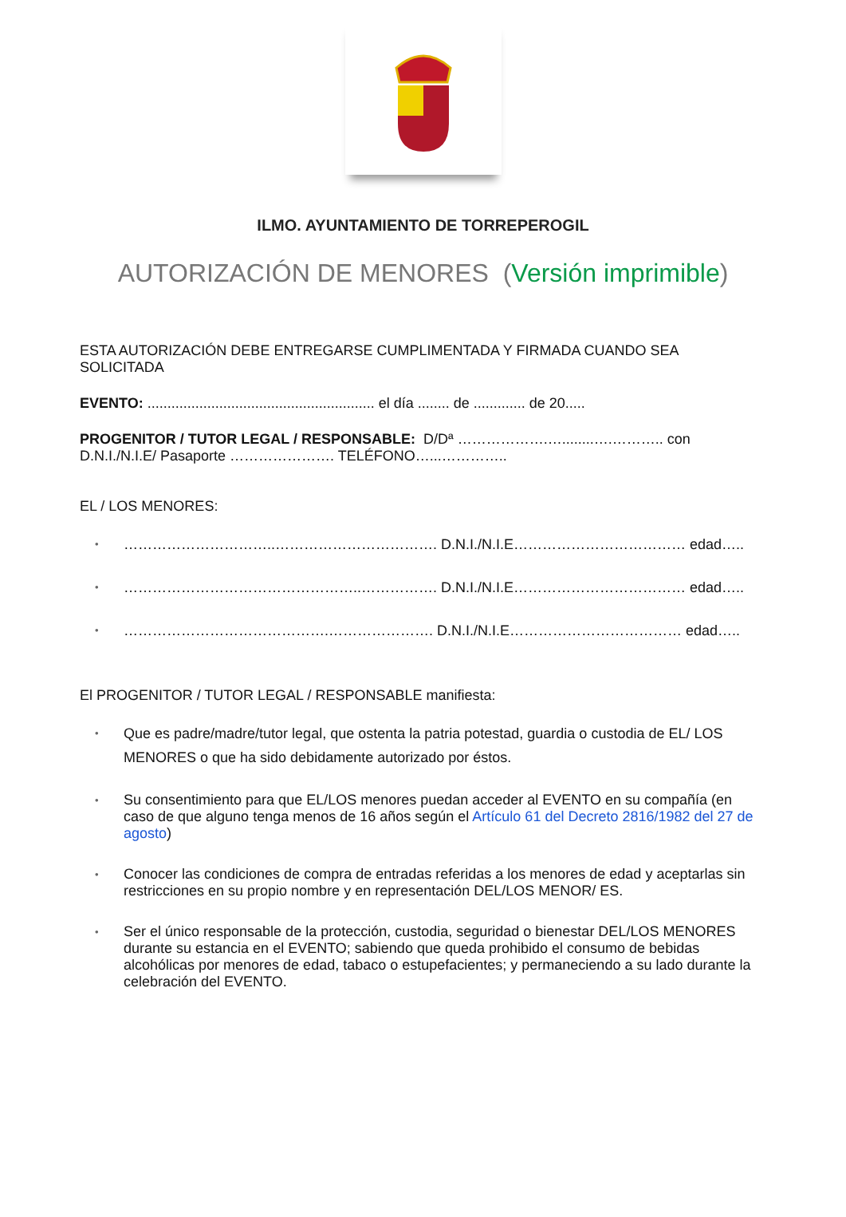ILMO. AYUNTAMIENTO DE TORREPEROGIL
AUTORIZACIÓN DE MENORES (Versión imprimible)
ESTA AUTORIZACIÓN DEBE ENTREGARSE CUMPLIMENTADA Y FIRMADA CUANDO SEA SOLICITADA
EVENTO: ......................................................... el día ........ de ............. de 20.....
PROGENITOR / TUTOR LEGAL / RESPONSABLE: D/Dª ……………….…........….……….. con D.N.I./N.I.E/ Pasaporte …………………. TELÉFONO…...…………..
EL / LOS MENORES:
…………………………..……………………………. D.N.I./N.I.E……………………………… edad…..
…………………………………………..……………. D.N.I./N.I.E……………………………… edad…..
…………………………………….…………………. D.N.I./N.I.E……………………………… edad…..
El PROGENITOR / TUTOR LEGAL / RESPONSABLE manifiesta:
Que es padre/madre/tutor legal, que ostenta la patria potestad, guardia o custodia de EL/ LOS MENORES o que ha sido debidamente autorizado por éstos.
Su consentimiento para que EL/LOS menores puedan acceder al EVENTO en su compañía (en caso de que alguno tenga menos de 16 años según el Artículo 61 del Decreto 2816/1982 del 27 de agosto)
Conocer las condiciones de compra de entradas referidas a los menores de edad y aceptarlas sin restricciones en su propio nombre y en representación DEL/LOS MENOR/ ES.
Ser el único responsable de la protección, custodia, seguridad o bienestar DEL/LOS MENORES durante su estancia en el EVENTO; sabiendo que queda prohibido el consumo de bebidas alcohólicas por menores de edad, tabaco o estupefacientes; y permaneciendo a su lado durante la celebración del EVENTO.